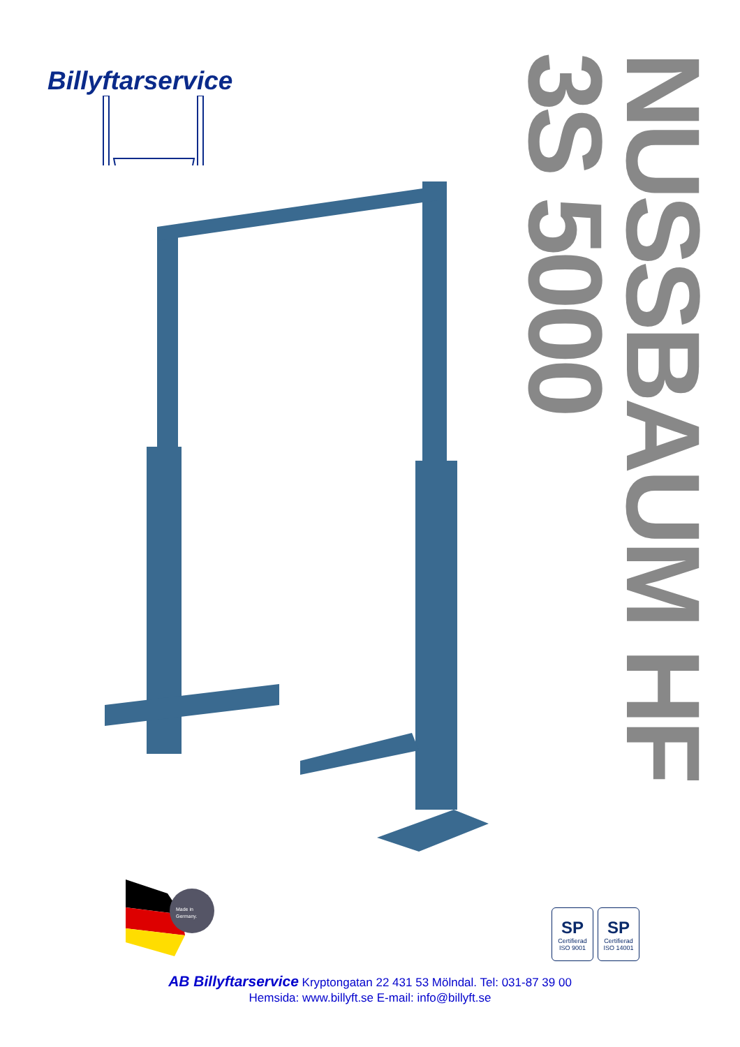Billyftarservice
NUSSBAUM HF 3S 5000
Made in
Germany.
SP
Certifierad
ISO 9001
SP
Certifierad
ISO 14001
AB Billyftarservice Kryptongatan 22 431 53 Mölndal. Tel: 031-87 39 00
Hemsida: www.billyft.se E-mail: info@billyft.se